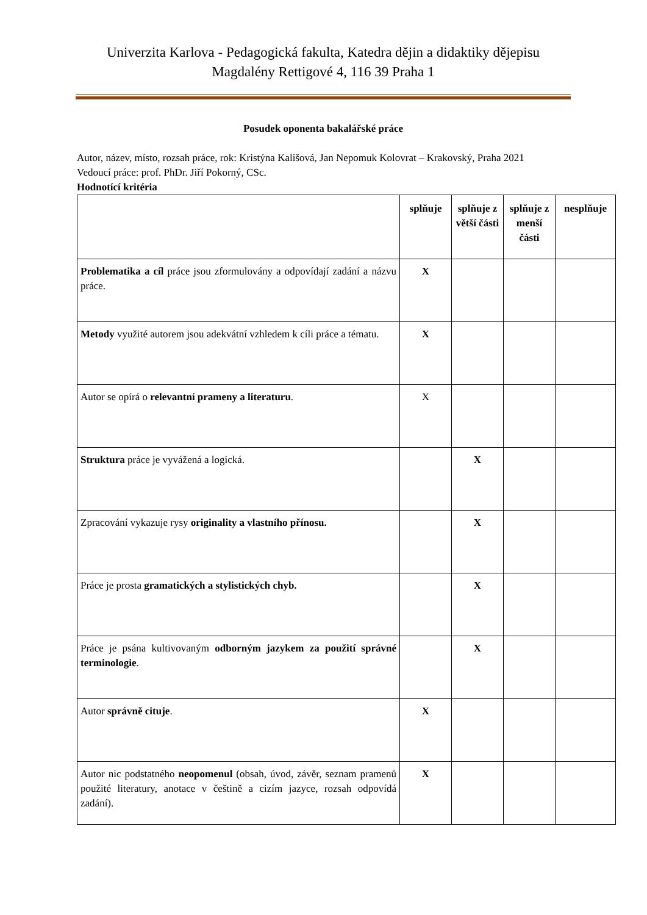Univerzita Karlova - Pedagogická fakulta, Katedra dějin a didaktiky dějepisu
Magdalény Rettigové 4, 116 39 Praha 1
Posudek oponenta bakalářské práce
Autor, název, místo, rozsah práce, rok: Kristýna Kališová, Jan Nepomuk Kolovrat – Krakovský, Praha 2021
Vedoucí práce: prof. PhDr. Jiří Pokorný, CSc.
Hodnotící kritéria
| | splňuje | splňuje z větší části | splňuje z menší části | nesplňuje |
| --- | --- | --- | --- | --- |
| Problematika a cíl práce jsou zformulovány a odpovídají zadání a názvu práce. | X | | | |
| Metody využité autorem jsou adekvátní vzhledem k cíli práce a tématu. | X | | | |
| Autor se opírá o relevantní prameny a literaturu . | X | | | |
| Struktura práce je vyvážená a logická. | | X | | |
| Zpracování vykazuje rysy originality a vlastního přínosu. | | X | | |
| Práce je prosta gramatických a stylistických chyb. | | X | | |
| Práce je psána kultivovaným odborným jazykem za použití správné terminologie . | | X | | |
| Autor správně cituje . | X | | | |
| Autor nic podstatného neopomenul (obsah, úvod, závěr, seznam pramenů použité literatury, anotace v češtině a cizím jazyce, rozsah odpovídá zadání). | X | | | |